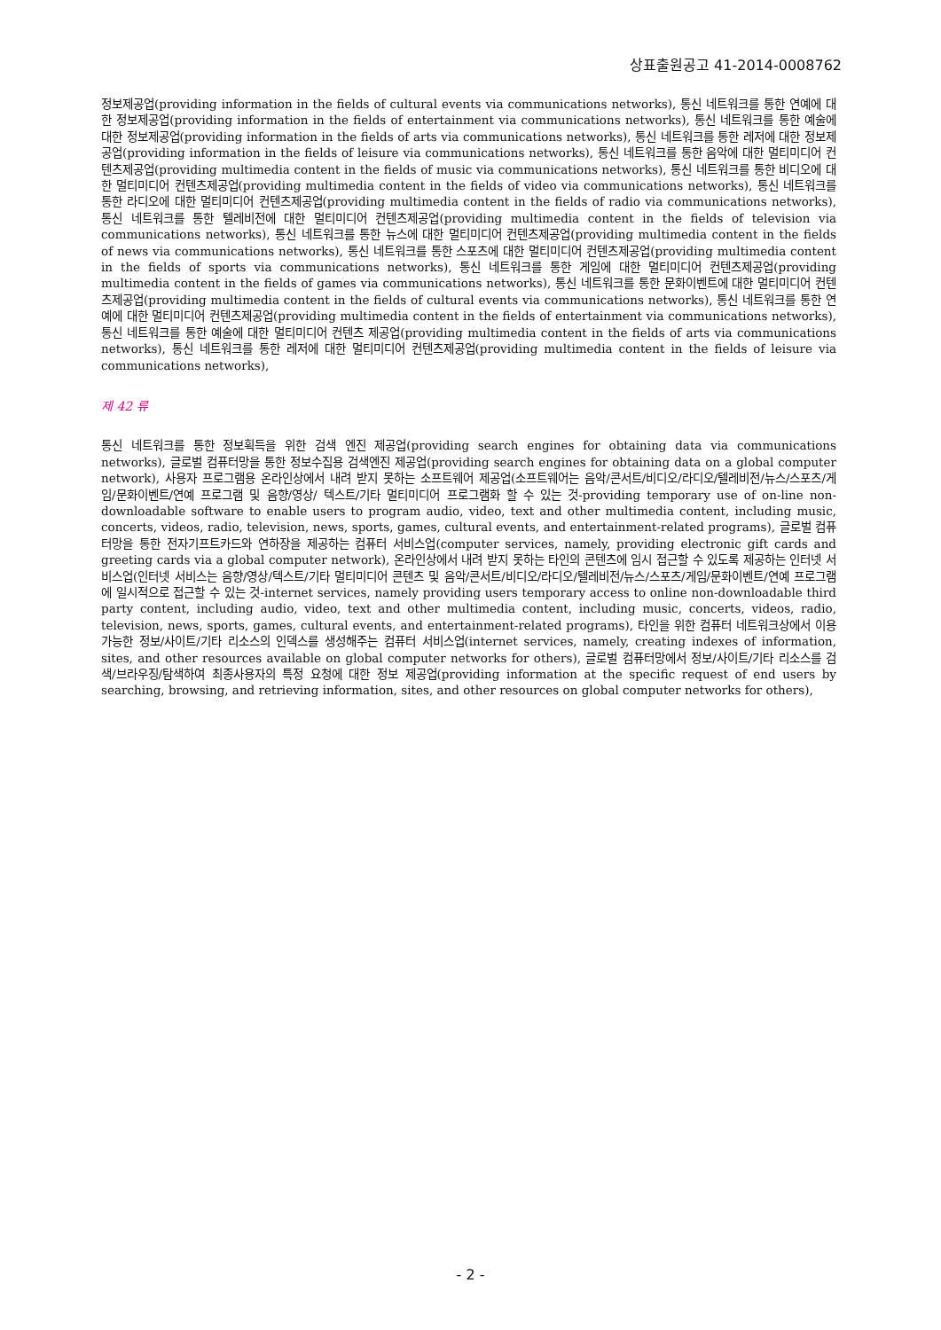상표출원공고 41-2014-0008762
정보제공업(providing information in the fields of cultural events via communications networks), 통신 네트워크를 통한 연예에 대한 정보제공업(providing information in the fields of entertainment via communications networks), 통신 네트워크를 통한 예술에 대한 정보제공업(providing information in the fields of arts via communications networks), 통신 네트워크를 통한 레저에 대한 정보제공업(providing information in the fields of leisure via communications networks), 통신 네트워크를 통한 음악에 대한 멀티미디어 컨텐츠제공업(providing multimedia content in the fields of music via communications networks), 통신 네트워크를 통한 비디오에 대한 멀티미디어 컨텐츠제공업(providing multimedia content in the fields of video via communications networks), 통신 네트워크를 통한 라디오에 대한 멀티미디어 컨텐츠제공업(providing multimedia content in the fields of radio via communications networks), 통신 네트워크를 통한 텔레비전에 대한 멀티미디어 컨텐츠제공업(providing multimedia content in the fields of television via communications networks), 통신 네트워크를 통한 뉴스에 대한 멀티미디어 컨텐츠제공업(providing multimedia content in the fields of news via communications networks), 통신 네트워크를 통한 스포츠에 대한 멀티미디어 컨텐츠제공업(providing multimedia content in the fields of sports via communications networks), 통신 네트워크를 통한 게임에 대한 멀티미디어 컨텐츠제공업(providing multimedia content in the fields of games via communications networks), 통신 네트워크를 통한 문화이벤트에 대한 멀티미디어 컨텐츠제공업(providing multimedia content in the fields of cultural events via communications networks), 통신 네트워크를 통한 연예에 대한 멀티미디어 컨텐츠제공업(providing multimedia content in the fields of entertainment via communications networks), 통신 네트워크를 통한 예술에 대한 멀티미디어 컨텐츠 제공업(providing multimedia content in the fields of arts via communications networks), 통신 네트워크를 통한 레저에 대한 멀티미디어 컨텐츠제공업(providing multimedia content in the fields of leisure via communications networks),
제 42 류
통신 네트워크를 통한 정보획득을 위한 검색 엔진 제공업(providing search engines for obtaining data via communications networks), 글로벌 컴퓨터망을 통한 정보수집용 검색엔진 제공업(providing search engines for obtaining data on a global computer network), 사용자 프로그램용 온라인상에서 내려 받지 못하는 소프트웨어 제공업(소프트웨어는 음악/콘서트/비디오/라디오/텔레비전/뉴스/스포츠/게임/문화이벤트/연예 프로그램 및 음향/영상/ 텍스트/기타 멀티미디어 프로그램화 할 수 있는 것-providing temporary use of on-line non-downloadable software to enable users to program audio, video, text and other multimedia content, including music, concerts, videos, radio, television, news, sports, games, cultural events, and entertainment-related programs), 글로벌 컴퓨터망을 통한 전자기프트카드와 연하장을 제공하는 컴퓨터 서비스업(computer services, namely, providing electronic gift cards and greeting cards via a global computer network), 온라인상에서 내려 받지 못하는 타인의 콘텐츠에 임시 접근할 수 있도록 제공하는 인터넷 서비스업(인터넷 서비스는 음향/영상/텍스트/기타 멀티미디어 콘텐츠 및 음악/콘서트/비디오/라디오/텔레비전/뉴스/스포츠/게임/문화이벤트/연예 프로그램에 일시적으로 접근할 수 있는 것-internet services, namely providing users temporary access to online non-downloadable third party content, including audio, video, text and other multimedia content, including music, concerts, videos, radio, television, news, sports, games, cultural events, and entertainment-related programs), 타인을 위한 컴퓨터 네트워크상에서 이용 가능한 정보/사이트/기타 리소스의 인덱스를 생성해주는 컴퓨터 서비스업(internet services, namely, creating indexes of information, sites, and other resources available on global computer networks for others), 글로벌 컴퓨터망에서 정보/사이트/기타 리소스를 검색/브라우징/탐색하여 최종사용자의 특정 요청에 대한 정보 제공업(providing information at the specific request of end users by searching, browsing, and retrieving information, sites, and other resources on global computer networks for others),
- 2 -